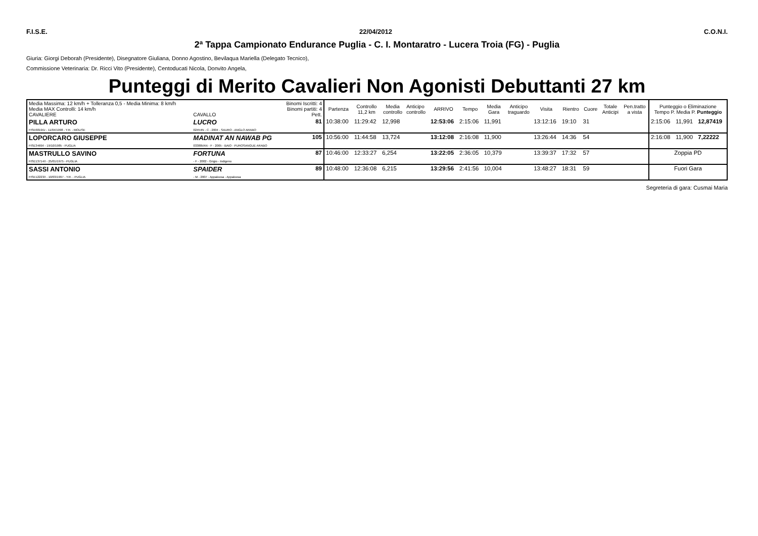F.I.S.E. 22/04/2012 C.O.N.I.
2ª Tappa Campionato Endurance Puglia - C. I. Montaratro - Lucera Troia (FG) - Puglia
Giuria: Giorgi Deborah (Presidente), Disegnatore Giuliana, Donno Agostino, Bevilaqua Mariella (Delegato Tecnico),
Commissione Veterinaria: Dr. Ricci Vito (Presidente), Centoducati Nicola, Donvito Angela,
Punteggi di Merito Cavalieri Non Agonisti Debuttanti 27 km
| Media Massima: 12 km/h + Tolleranza 0,5 - Media Minima: 8 km/h Media MAX Controlli: 14 km/h CAVALIERE | CAVALLO | Binomi Iscritti: 4 Binomi partiti: 4 Pett. | Partenza | Controllo 11,2 km | Media controllo | Anticipo controllo | ARRIVO | Tempo | Media Gara | Anticipo traguardo | Visita | Rientro | Cuore | Totale Anticipi | Pen.tratto a vista | Punteggio o Eliminazione Tempo P. Media P. Punteggio | | |
| --- | --- | --- | --- | --- | --- | --- | --- | --- | --- | --- | --- | --- | --- | --- | --- | --- | --- | --- |
| PILLA ARTURO FISE6819/U - 11/04/1998 - Y.R. - MOLISE | LUCRO 02454N - C - 2004 - SAURO - ANGLO ARABO | 81 | 10:38:00 | 11:29:42 | 12,998 | | 12:53:06 | 2:15:06 | 11,991 | | 13:12:16 | 19:10 | 31 | | | 2:15:06 | 11,991 | 12,87419 |
| LOPORCARO GIUSEPPE FISE3469/I - 19/10/1985 - PUGLIA | MADINAT AN NAWAB PG 03388I/AN - F - 2005 - BAIO - PUROSANGUE ARABO | 105 | 10:56:00 | 11:44:58 | 13,724 | | 13:12:08 | 2:16:08 | 11,900 | | 13:26:44 | 14:36 | 54 | | | 2:16:08 | 11,900 | 7,22222 |
| MASTRULLO SAVINO FISE13714/I - 25/01/1975 - PUGLIA | FORTUNA - F - 2002 - Grigio - Indigeno | 87 | 10:46:00 | 12:33:27 | 6,254 | | 13:22:05 | 2:36:05 | 10,379 | | 13:39:37 | 17:32 | 57 | | | Zoppia PD | | |
| SASSI ANTONIO FISE12223/I - 10/03/1997 - Y.R. - PUGLIA | SPAIDER - M - 2007 - Appaloosa - Appaloosa | 89 | 10:48:00 | 12:36:08 | 6,215 | | 13:29:56 | 2:41:56 | 10,004 | | 13:48:27 | 18:31 | 59 | | | Fuori Gara | | |
Segreteria di gara: Cusmai Maria